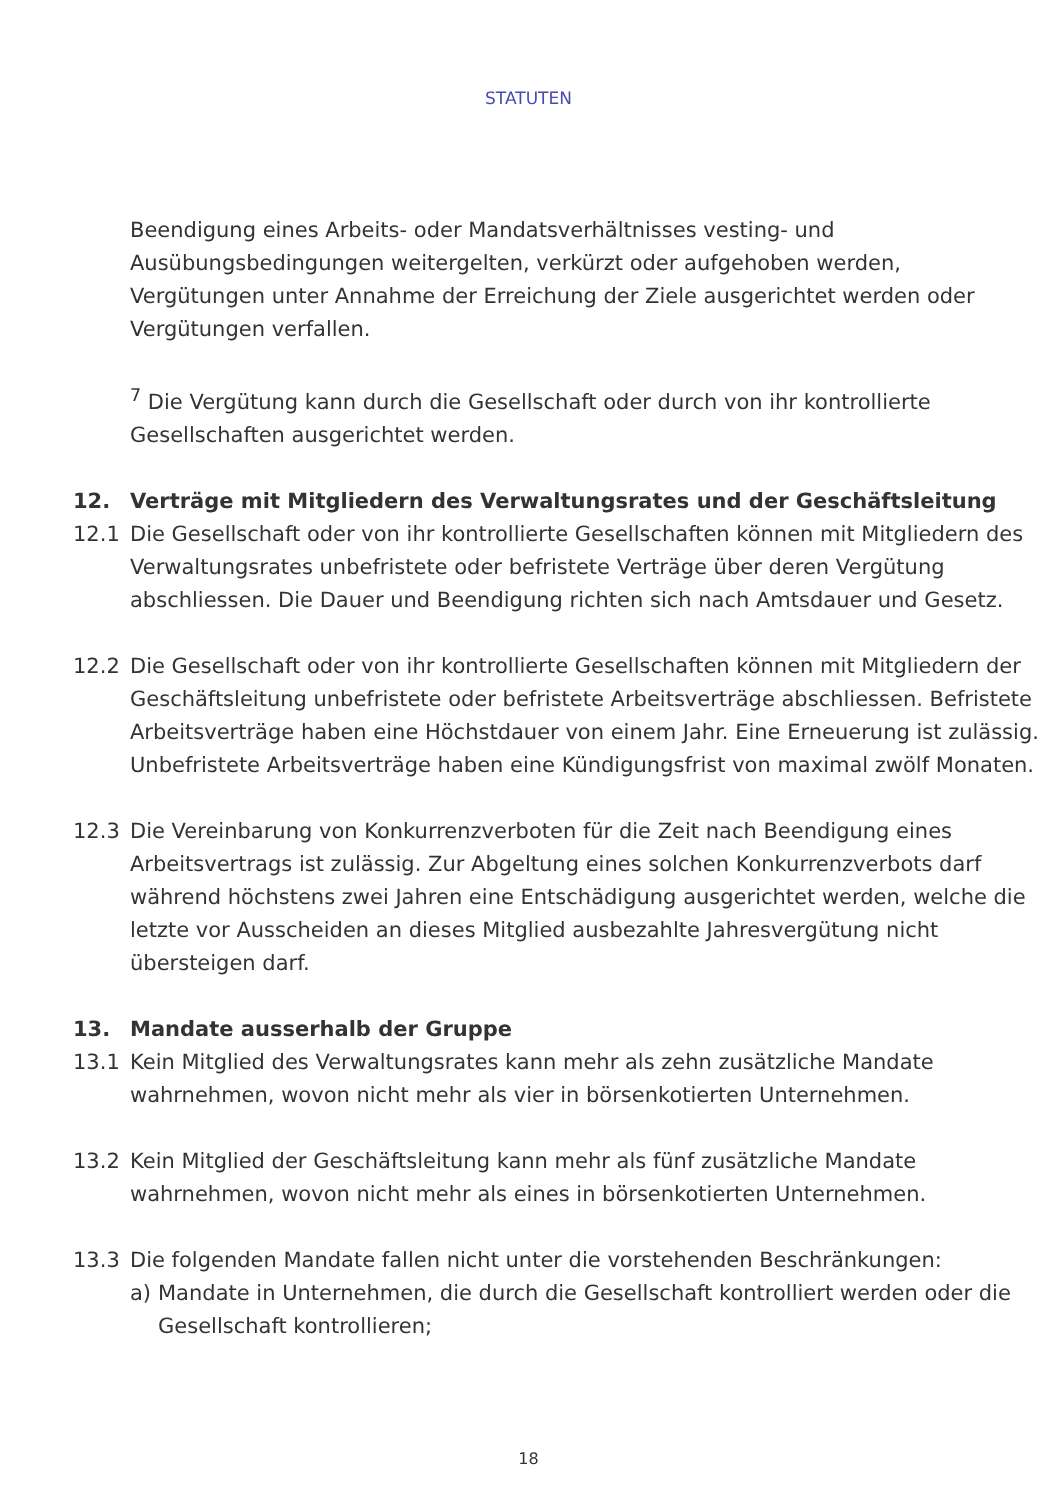STATUTEN
Beendigung eines Arbeits- oder Mandatsverhältnisses vesting- und Ausübungsbedingungen weitergelten, verkürzt oder aufgehoben werden, Vergütungen unter Annahme der Erreichung der Ziele ausgerichtet werden oder Vergütungen verfallen.
<sup>7</sup> Die Vergütung kann durch die Gesellschaft oder durch von ihr kontrollierte Gesellschaften ausgerichtet werden.
12. Verträge mit Mitgliedern des Verwaltungsrates und der Geschäftsleitung
12.1 Die Gesellschaft oder von ihr kontrollierte Gesellschaften können mit Mitgliedern des Verwaltungsrates unbefristete oder befristete Verträge über deren Vergütung abschliessen. Die Dauer und Beendigung richten sich nach Amtsdauer und Gesetz.
12.2 Die Gesellschaft oder von ihr kontrollierte Gesellschaften können mit Mitgliedern der Geschäftsleitung unbefristete oder befristete Arbeitsverträge abschliessen. Befristete Arbeitsverträge haben eine Höchstdauer von einem Jahr. Eine Erneuerung ist zulässig. Unbefristete Arbeitsverträge haben eine Kündigungsfrist von maximal zwölf Monaten.
12.3 Die Vereinbarung von Konkurrenzverboten für die Zeit nach Beendigung eines Arbeitsvertrags ist zulässig. Zur Abgeltung eines solchen Konkurrenzverbots darf während höchstens zwei Jahren eine Entschädigung ausgerichtet werden, welche die letzte vor Ausscheiden an dieses Mitglied ausbezahlte Jahresvergütung nicht übersteigen darf.
13. Mandate ausserhalb der Gruppe
13.1 Kein Mitglied des Verwaltungsrates kann mehr als zehn zusätzliche Mandate wahrnehmen, wovon nicht mehr als vier in börsenkotierten Unternehmen.
13.2 Kein Mitglied der Geschäftsleitung kann mehr als fünf zusätzliche Mandate wahrnehmen, wovon nicht mehr als eines in börsenkotierten Unternehmen.
13.3 Die folgenden Mandate fallen nicht unter die vorstehenden Beschränkungen:
a) Mandate in Unternehmen, die durch die Gesellschaft kontrolliert werden oder die Gesellschaft kontrollieren;
18